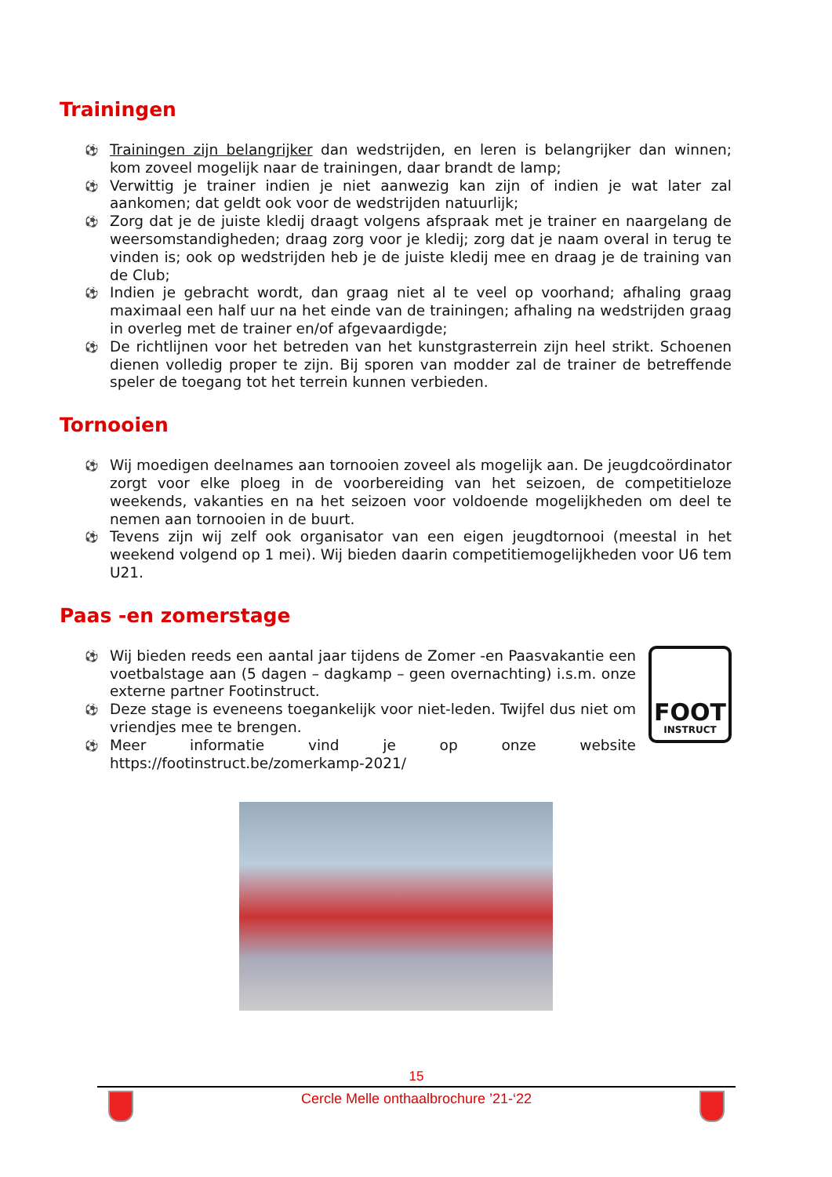Trainingen
⚽ Trainingen zijn belangrijker dan wedstrijden, en leren is belangrijker dan winnen; kom zoveel mogelijk naar de trainingen, daar brandt de lamp;
⚽ Verwittig je trainer indien je niet aanwezig kan zijn of indien je wat later zal aankomen; dat geldt ook voor de wedstrijden natuurlijk;
⚽ Zorg dat je de juiste kledij draagt volgens afspraak met je trainer en naargelang de weersomstandigheden; draag zorg voor je kledij; zorg dat je naam overal in terug te vinden is; ook op wedstrijden heb je de juiste kledij mee en draag je de training van de Club;
⚽ Indien je gebracht wordt, dan graag niet al te veel op voorhand; afhaling graag maximaal een half uur na het einde van de trainingen; afhaling na wedstrijden graag in overleg met de trainer en/of afgevaardigde;
⚽ De richtlijnen voor het betreden van het kunstgrasterrein zijn heel strikt. Schoenen dienen volledig proper te zijn. Bij sporen van modder zal de trainer de betreffende speler de toegang tot het terrein kunnen verbieden.
Tornooien
⚽ Wij moedigen deelnames aan tornooien zoveel als mogelijk aan. De jeugdcoördinator zorgt voor elke ploeg in de voorbereiding van het seizoen, de competitieloze weekends, vakanties en na het seizoen voor voldoende mogelijkheden om deel te nemen aan tornooien in de buurt.
⚽ Tevens zijn wij zelf ook organisator van een eigen jeugdtornooi (meestal in het weekend volgend op 1 mei). Wij bieden daarin competitiemogelijkheden voor U6 tem U21.
Paas -en zomerstage
⚽ Wij bieden reeds een aantal jaar tijdens de Zomer -en Paasvakantie een voetbalstage aan (5 dagen – dagkamp – geen overnachting) i.s.m. onze externe partner Footinstruct.
⚽ Deze stage is eveneens toegankelijk voor niet-leden. Twijfel dus niet om vriendjes mee te brengen.
⚽ Meer informatie vind je op onze website https://footinstruct.be/zomerkamp-2021/
FOOT
INSTRUCT
15
Cercle Melle onthaalbrochure ’21-‘22